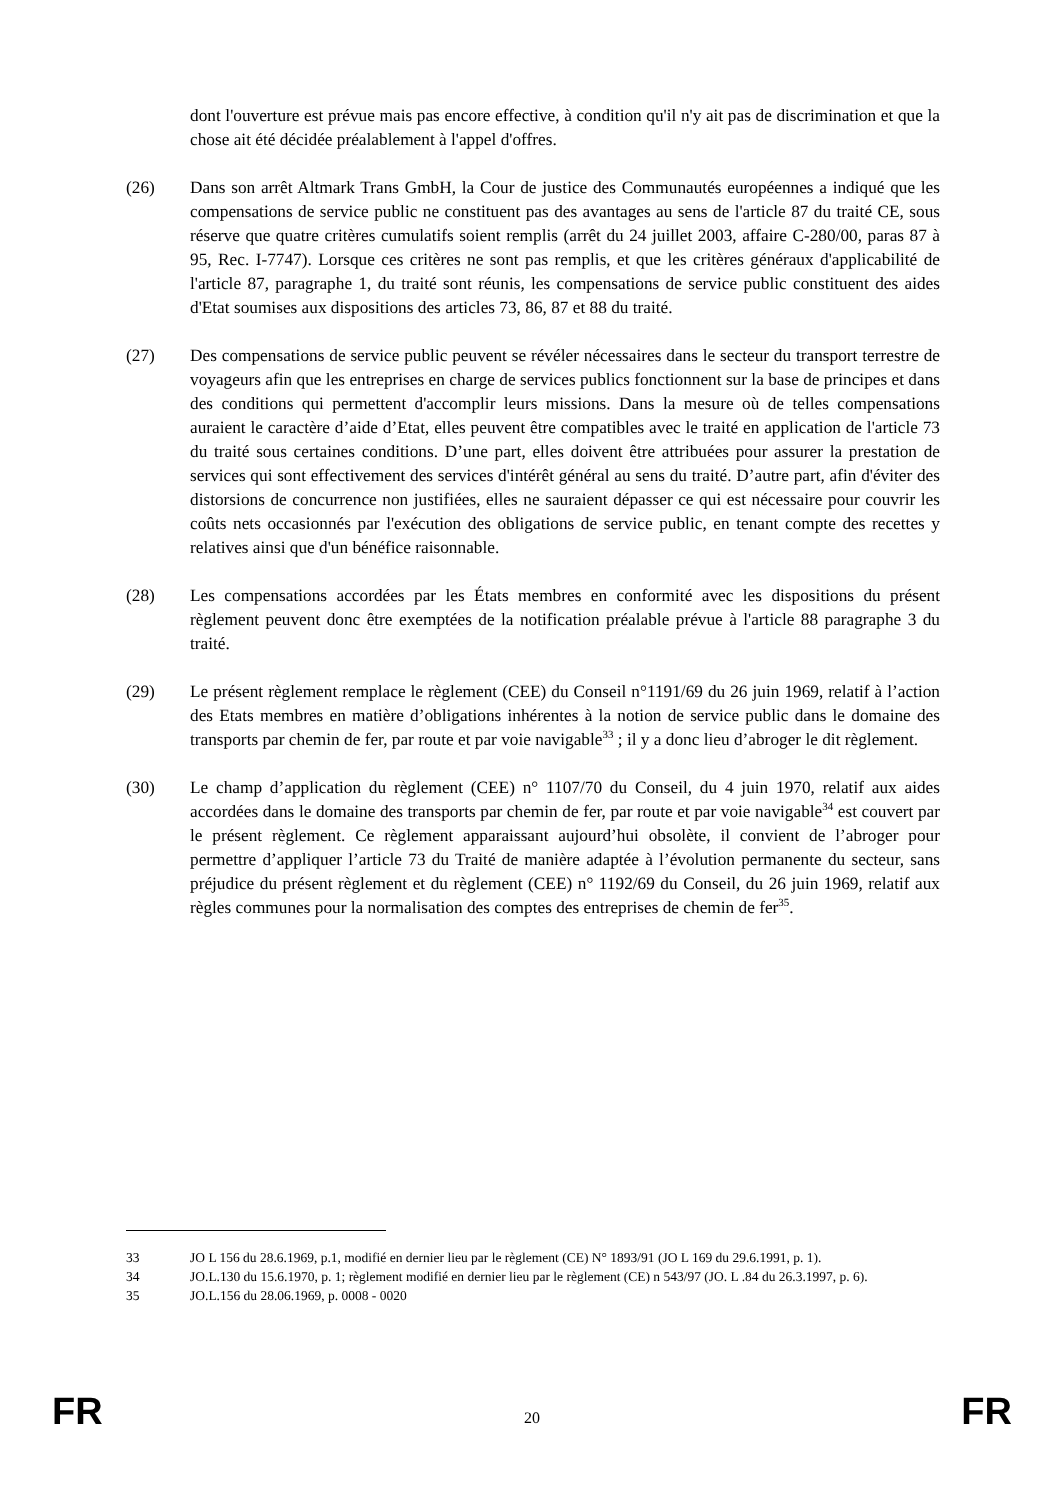dont l'ouverture est prévue mais pas encore effective, à condition qu'il n'y ait pas de discrimination et que la chose ait été décidée préalablement à l'appel d'offres.
(26) Dans son arrêt Altmark Trans GmbH, la Cour de justice des Communautés européennes a indiqué que les compensations de service public ne constituent pas des avantages au sens de l'article 87 du traité CE, sous réserve que quatre critères cumulatifs soient remplis (arrêt du 24 juillet 2003, affaire C-280/00, paras 87 à 95, Rec. I-7747). Lorsque ces critères ne sont pas remplis, et que les critères généraux d'applicabilité de l'article 87, paragraphe 1, du traité sont réunis, les compensations de service public constituent des aides d'Etat soumises aux dispositions des articles 73, 86, 87 et 88 du traité.
(27) Des compensations de service public peuvent se révéler nécessaires dans le secteur du transport terrestre de voyageurs afin que les entreprises en charge de services publics fonctionnent sur la base de principes et dans des conditions qui permettent d'accomplir leurs missions. Dans la mesure où de telles compensations auraient le caractère d’aide d’Etat, elles peuvent être compatibles avec le traité en application de l'article 73 du traité sous certaines conditions. D’une part, elles doivent être attribuées pour assurer la prestation de services qui sont effectivement des services d'intérêt général au sens du traité. D’autre part, afin d'éviter des distorsions de concurrence non justifiées, elles ne sauraient dépasser ce qui est nécessaire pour couvrir les coûts nets occasionnés par l'exécution des obligations de service public, en tenant compte des recettes y relatives ainsi que d'un bénéfice raisonnable.
(28) Les compensations accordées par les États membres en conformité avec les dispositions du présent règlement peuvent donc être exemptées de la notification préalable prévue à l'article 88 paragraphe 3 du traité.
(29) Le présent règlement remplace le règlement (CEE) du Conseil n°1191/69 du 26 juin 1969, relatif à l’action des Etats membres en matière d’obligations inhérentes à la notion de service public dans le domaine des transports par chemin de fer, par route et par voie navigable<sup>33</sup> ; il y a donc lieu d’abroger le dit règlement.
(30) Le champ d’application du règlement (CEE) n° 1107/70 du Conseil, du 4 juin 1970, relatif aux aides accordées dans le domaine des transports par chemin de fer, par route et par voie navigable<sup>34</sup> est couvert par le présent règlement. Ce règlement apparaissant aujourd’hui obsolète, il convient de l’abroger pour permettre d’appliquer l’article 73 du Traité de manière adaptée à l’évolution permanente du secteur, sans préjudice du présent règlement et du règlement (CEE) n° 1192/69 du Conseil, du 26 juin 1969, relatif aux règles communes pour la normalisation des comptes des entreprises de chemin de fer<sup>35</sup>.
33 JO L 156 du 28.6.1969, p.1, modifié en dernier lieu par le règlement (CE) N° 1893/91 (JO L 169 du 29.6.1991, p. 1).
34 JO.L.130 du 15.6.1970, p. 1; règlement modifié en dernier lieu par le règlement (CE) n 543/97 (JO. L .84 du 26.3.1997, p. 6).
35 JO.L.156 du 28.06.1969, p. 0008 - 0020
FR 20 FR